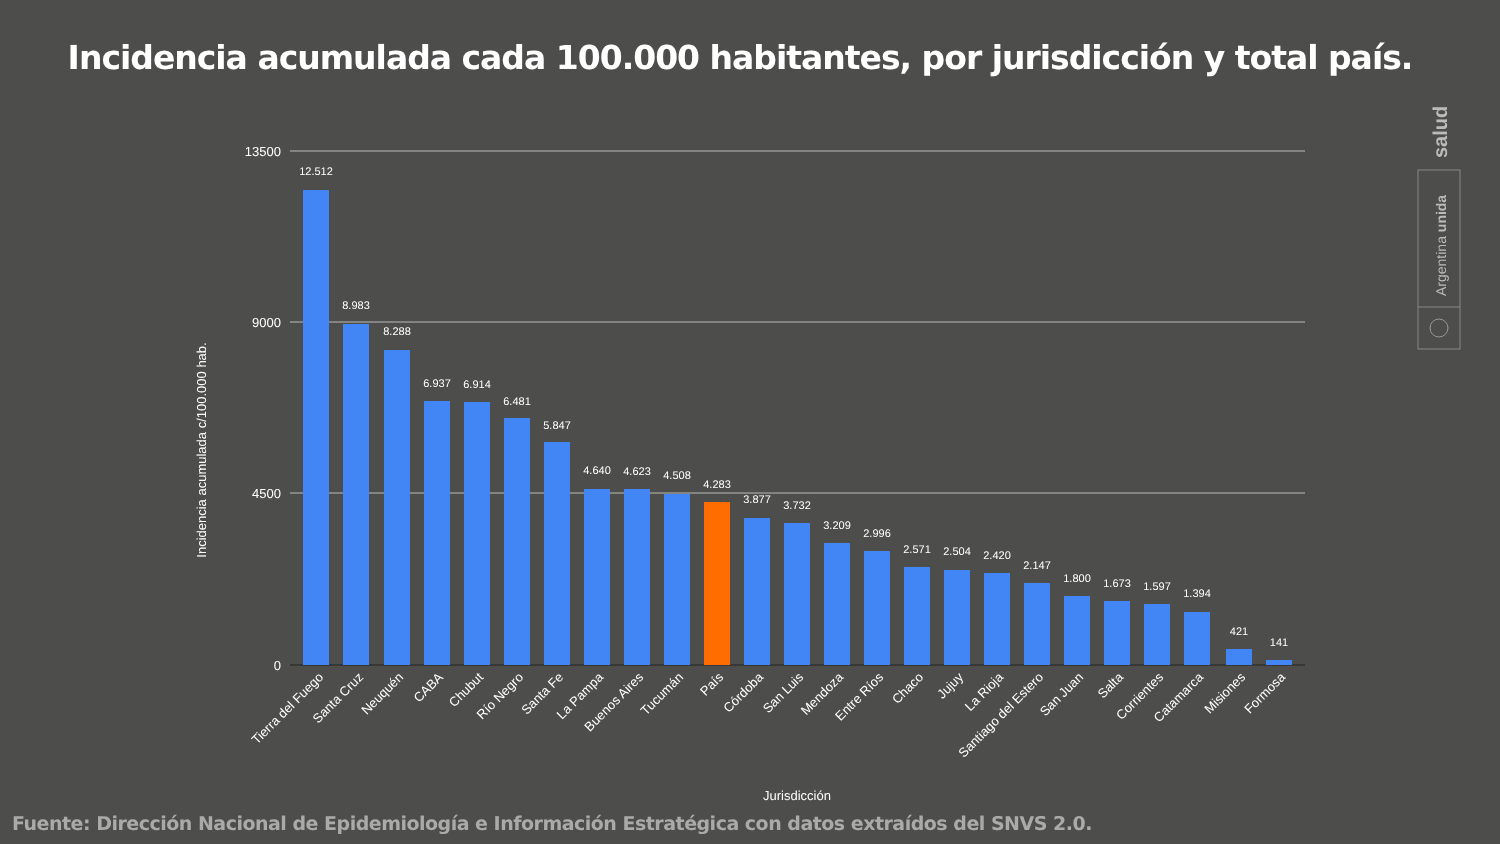Incidencia acumulada cada 100.000 habitantes, por jurisdicción y total país.
13500
9000
4500
0
Incidencia acumulada c/100.000 hab.
Jurisdicción
12.512
8.983
8.288
6.937
6.914
6.481
5.847
4.640
4.623
4.508
4.283
3.877
3.732
3.209
2.996
2.571
2.504
2.420
2.147
1.800
1.673
1.597
1.394
421
141
Tierra del Fuego
Santa Cruz
Neuquén
CABA
Chubut
Río Negro
Santa Fe
La Pampa
Buenos Aires
Tucumán
País
Córdoba
San Luis
Mendoza
Entre Ríos
Chaco
Jujuy
La Rioja
Santiago del Estero
San Juan
Salta
Corrientes
Catamarca
Misiones
Formosa
salud
Argentina unida
Fuente: Dirección Nacional de Epidemiología e Información Estratégica con datos extraídos del SNVS 2.0.